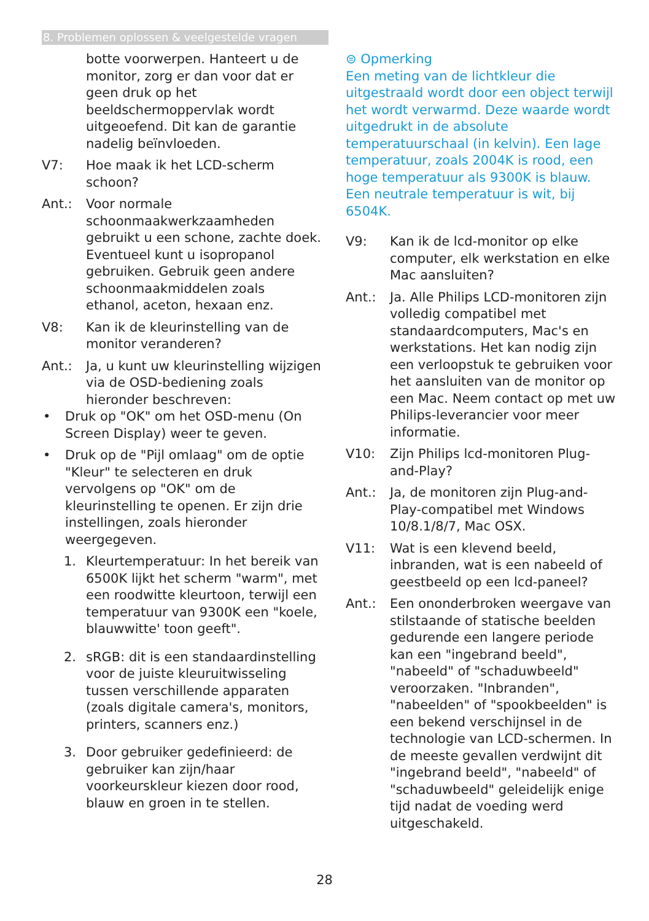8. Problemen oplossen & veelgestelde vragen
botte voorwerpen. Hanteert u de monitor, zorg er dan voor dat er geen druk op het beeldschermoppervlak wordt uitgeoefend. Dit kan de garantie nadelig beïnvloeden.
V7: Hoe maak ik het LCD-scherm schoon?
Ant.: Voor normale schoonmaakwerkzaamheden gebruikt u een schone, zachte doek. Eventueel kunt u isopropanol gebruiken. Gebruik geen andere schoonmaakmiddelen zoals ethanol, aceton, hexaan enz.
V8: Kan ik de kleurinstelling van de monitor veranderen?
Ant.: Ja, u kunt uw kleurinstelling wijzigen via de OSD-bediening zoals hieronder beschreven:
• Druk op "OK" om het OSD-menu (On Screen Display) weer te geven.
• Druk op de "Pijl omlaag" om de optie "Kleur" te selecteren en druk vervolgens op "OK" om de kleurinstelling te openen. Er zijn drie instellingen, zoals hieronder weergegeven.
1. Kleurtemperatuur: In het bereik van 6500K lijkt het scherm "warm", met een roodwitte kleurtoon, terwijl een temperatuur van 9300K een "koele, blauwwitte' toon geeft".
2. sRGB: dit is een standaardinstelling voor de juiste kleuruitwisseling tussen verschillende apparaten (zoals digitale camera's, monitors, printers, scanners enz.)
3. Door gebruiker gedefinieerd: de gebruiker kan zijn/haar voorkeurskleur kiezen door rood, blauw en groen in te stellen.
⊜ Opmerking
Een meting van de lichtkleur die uitgestraald wordt door een object terwijl het wordt verwarmd. Deze waarde wordt uitgedrukt in de absolute temperatuurschaal (in kelvin). Een lage temperatuur, zoals 2004K is rood, een hoge temperatuur als 9300K is blauw. Een neutrale temperatuur is wit, bij 6504K.
V9: Kan ik de lcd-monitor op elke computer, elk werkstation en elke Mac aansluiten?
Ant.: Ja. Alle Philips LCD-monitoren zijn volledig compatibel met standaardcomputers, Mac's en werkstations. Het kan nodig zijn een verloopstuk te gebruiken voor het aansluiten van de monitor op een Mac. Neem contact op met uw Philips-leverancier voor meer informatie.
V10: Zijn Philips lcd-monitoren Plug-and-Play?
Ant.: Ja, de monitoren zijn Plug-and-Play-compatibel met Windows 10/8.1/8/7, Mac OSX.
V11: Wat is een klevend beeld, inbranden, wat is een nabeeld of geestbeeld op een lcd-paneel?
Ant.: Een ononderbroken weergave van stilstaande of statische beelden gedurende een langere periode kan een "ingebrand beeld", "nabeeld" of "schaduwbeeld" veroorzaken. "Inbranden", "nabeelden" of "spookbeelden" is een bekend verschijnsel in de technologie van LCD-schermen. In de meeste gevallen verdwijnt dit "ingebrand beeld", "nabeeld" of "schaduwbeeld" geleidelijk enige tijd nadat de voeding werd uitgeschakeld.
28